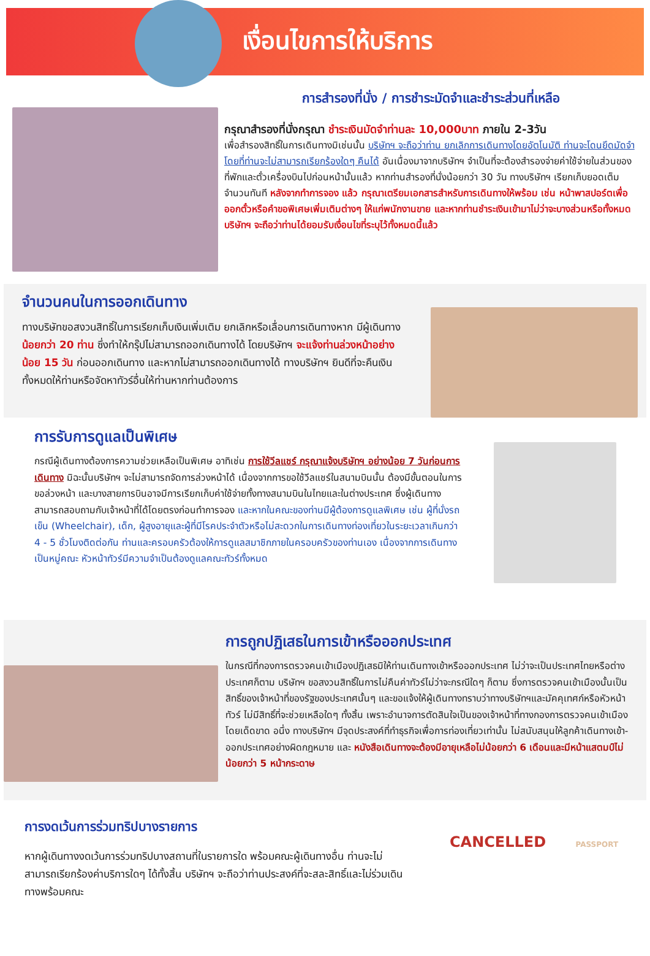เงื่อนไขการให้บริการ
การสำรองที่นั่ง / การชำระมัดจำและชำระส่วนที่เหลือ
กรุณาสำรองที่นั่งกรุณา ชำระเงินมัดจำท่านละ 10,000บาท ภายใน 2-3วัน
เพื่อสำรองสิทธิ์ในการเดินทางมิเช่นนั้น บริษัทฯ จะถือว่าท่าน ยกเลิกการเดินทางโดยอัตโนมัติ ท่านจะโดนยึดมัดจำโดยที่ท่านจะไม่สามารถเรียกร้องใดๆ คืนได้ อันเนื่องมาจากบริษัทฯ จำเป็นที่จะต้องสำรองจ่ายค่าใช้จ่ายในส่วนของที่พักและตั๋วเครื่องบินไปก่อนหน้านั้นแล้ว หากท่านสำรองที่นั่งน้อยกว่า 30 วัน ทางบริษัทฯ เรียกเก็บยอดเต็มจำนวนทันที หลังจากทำการจอง แล้ว กรุณาเตรียมเอกสารสำหรับการเดินทางให้พร้อม เช่น หน้าพาสปอร์ตเพื่อออกตั๋วหรือคำขอพิเศษเพิ่มเติมต่างๆ ให้แก่พนักงานขาย และหากท่านชำระเงินเข้ามาไม่ว่าจะบางส่วนหรือทั้งหมด บริษัทฯ จะถือว่าท่านได้ยอมรับเงื่อนไขที่ระบุไว้ทั้งหมดนี้แล้ว
จำนวนคนในการออกเดินทาง
ทางบริษัทขอสงวนสิทธิ์ในการเรียกเก็บเงินเพิ่มเติม ยกเลิกหรือเลื่อนการเดินทางหาก มีผู้เดินทาง น้อยกว่า 20 ท่าน ซึ่งทำให้กรุ๊ปไม่สามารถออกเดินทางได้ โดยบริษัทฯ จะแจ้งท่านล่วงหน้าอย่างน้อย 15 วัน ก่อนออกเดินทาง และหากไม่สามารถออกเดินทางได้ ทางบริษัทฯ ยินดีที่จะคืนเงินทั้งหมดให้ท่านหรือจัดหาทัวร์อื่นให้ท่านหากท่านต้องการ
การรับการดูแลเป็นพิเศษ
กรณีผู้เดินทางต้องการความช่วยเหลือเป็นพิเศษ อาทิเช่น การใช้วีลแชร์ กรุณาแจ้งบริษัทฯ อย่างน้อย 7 วันก่อนการเดินทาง มิฉะนั้นบริษัทฯ จะไม่สามารถจัดการล่วงหน้าได้ เนื่องจากการขอใช้วีลแชร์ในสนามบินนั้น ต้องมีขั้นตอนในการขอล่วงหน้า และบางสายการบินอาจมีการเรียกเก็บค่าใช้จ่ายทั้งทางสนามบินในไทยและในต่างประเทศ ซึ่งผู้เดินทางสามารถสอบถามกับเจ้าหน้าที่ได้โดยตรงก่อนทำการจอง และหากในคณะของท่านมีผู้ต้องการดูแลพิเศษ เช่น ผู้ที่นั่งรถเข็น (Wheelchair), เด็ก, ผู้สูงอายุและผู้ที่มีโรคประจำตัวหรือไม่สะดวกในการเดินทางท่องเที่ยวในระยะเวลาเกินกว่า 4 - 5 ชั่วโมงติดต่อกัน ท่านและครอบครัวต้องให้การดูแลสมาชิกภายในครอบครัวของท่านเอง เนื่องจากการเดินทางเป็นหมู่คณะ หัวหน้าทัวร์มีความจำเป็นต้องดูแลคณะทัวร์ทั้งหมด
การถูกปฏิเสธในการเข้าหรือออกประเทศ
ในกรณีที่กองการตรวจคนเข้าเมืองปฏิเสธมิให้ท่านเดินทางเข้าหรือออกประเทศ ไม่ว่าจะเป็นประเทศไทยหรือต่างประเทศก็ตาม บริษัทฯ ขอสงวนสิทธิ์ในการไม่คืนค่าทัวร์ไม่ว่าจะกรณีใดๆ ก็ตาม ซึ่งการตรวจคนเข้าเมืองนั้นเป็นสิทธิ์ของเจ้าหน้าที่ของรัฐของประเทศนั้นๆ และขอแจ้งให้ผู้เดินทางทราบว่าทางบริษัทฯและมัคคุเทศก์หรือหัวหน้าทัวร์ ไม่มีสิทธิ์ที่จะช่วยเหลือใดๆ ทั้งสิ้น เพราะอำนาจการตัดสินใจเป็นของเจ้าหน้าที่ทางกองการตรวจคนเข้าเมืองโดยเด็ดขาด อนึ่ง ทางบริษัทฯ มีจุดประสงค์ที่ทำธุรกิจเพื่อการท่องเที่ยวเท่านั้น ไม่สนับสนุนให้ลูกค้าเดินทางเข้า-ออกประเทศอย่างผิดกฎหมาย และ หนังสือเดินทางจะต้องมีอายุเหลือไม่น้อยกว่า 6 เดือนและมีหน้าแสตมป์ไม่น้อยกว่า 5 หน้ากระดาษ
การงดเว้นการร่วมทริปบางรายการ
หากผู้เดินทางงดเว้นการร่วมทริปบางสถานที่ในรายการใด พร้อมคณะผู้เดินทางอื่น ท่านจะไม่สามารถเรียกร้องค่าบริการใดๆ ได้ทั้งสิ้น บริษัทฯ จะถือว่าท่านประสงค์ที่จะสละสิทธิ์และไม่ร่วมเดินทางพร้อมคณะ
CANCELLED PASSPORT